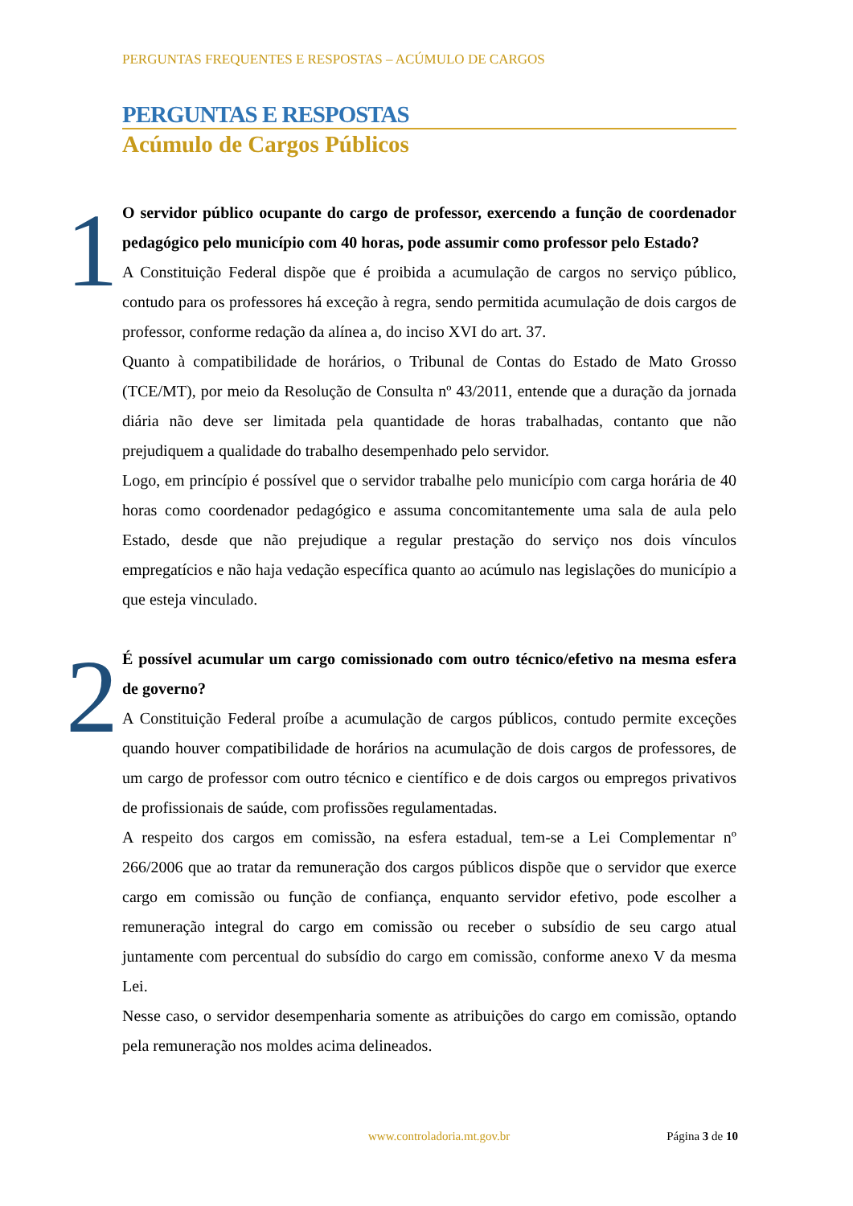PERGUNTAS FREQUENTES E RESPOSTAS – ACÚMULO DE CARGOS
PERGUNTAS E RESPOSTAS
Acúmulo de Cargos Públicos
1
O servidor público ocupante do cargo de professor, exercendo a função de coordenador pedagógico pelo município com 40 horas, pode assumir como professor pelo Estado?
A Constituição Federal dispõe que é proibida a acumulação de cargos no serviço público, contudo para os professores há exceção à regra, sendo permitida acumulação de dois cargos de professor, conforme redação da alínea a, do inciso XVI do art. 37.
Quanto à compatibilidade de horários, o Tribunal de Contas do Estado de Mato Grosso (TCE/MT), por meio da Resolução de Consulta nº 43/2011, entende que a duração da jornada diária não deve ser limitada pela quantidade de horas trabalhadas, contanto que não prejudiquem a qualidade do trabalho desempenhado pelo servidor.
Logo, em princípio é possível que o servidor trabalhe pelo município com carga horária de 40 horas como coordenador pedagógico e assuma concomitantemente uma sala de aula pelo Estado, desde que não prejudique a regular prestação do serviço nos dois vínculos empregatícios e não haja vedação específica quanto ao acúmulo nas legislações do município a que esteja vinculado.
2
É possível acumular um cargo comissionado com outro técnico/efetivo na mesma esfera de governo?
A Constituição Federal proíbe a acumulação de cargos públicos, contudo permite exceções quando houver compatibilidade de horários na acumulação de dois cargos de professores, de um cargo de professor com outro técnico e científico e de dois cargos ou empregos privativos de profissionais de saúde, com profissões regulamentadas.
A respeito dos cargos em comissão, na esfera estadual, tem-se a Lei Complementar nº 266/2006 que ao tratar da remuneração dos cargos públicos dispõe que o servidor que exerce cargo em comissão ou função de confiança, enquanto servidor efetivo, pode escolher a remuneração integral do cargo em comissão ou receber o subsídio de seu cargo atual juntamente com percentual do subsídio do cargo em comissão, conforme anexo V da mesma Lei.
Nesse caso, o servidor desempenharia somente as atribuições do cargo em comissão, optando pela remuneração nos moldes acima delineados.
www.controladoria.mt.gov.br Página 3 de 10